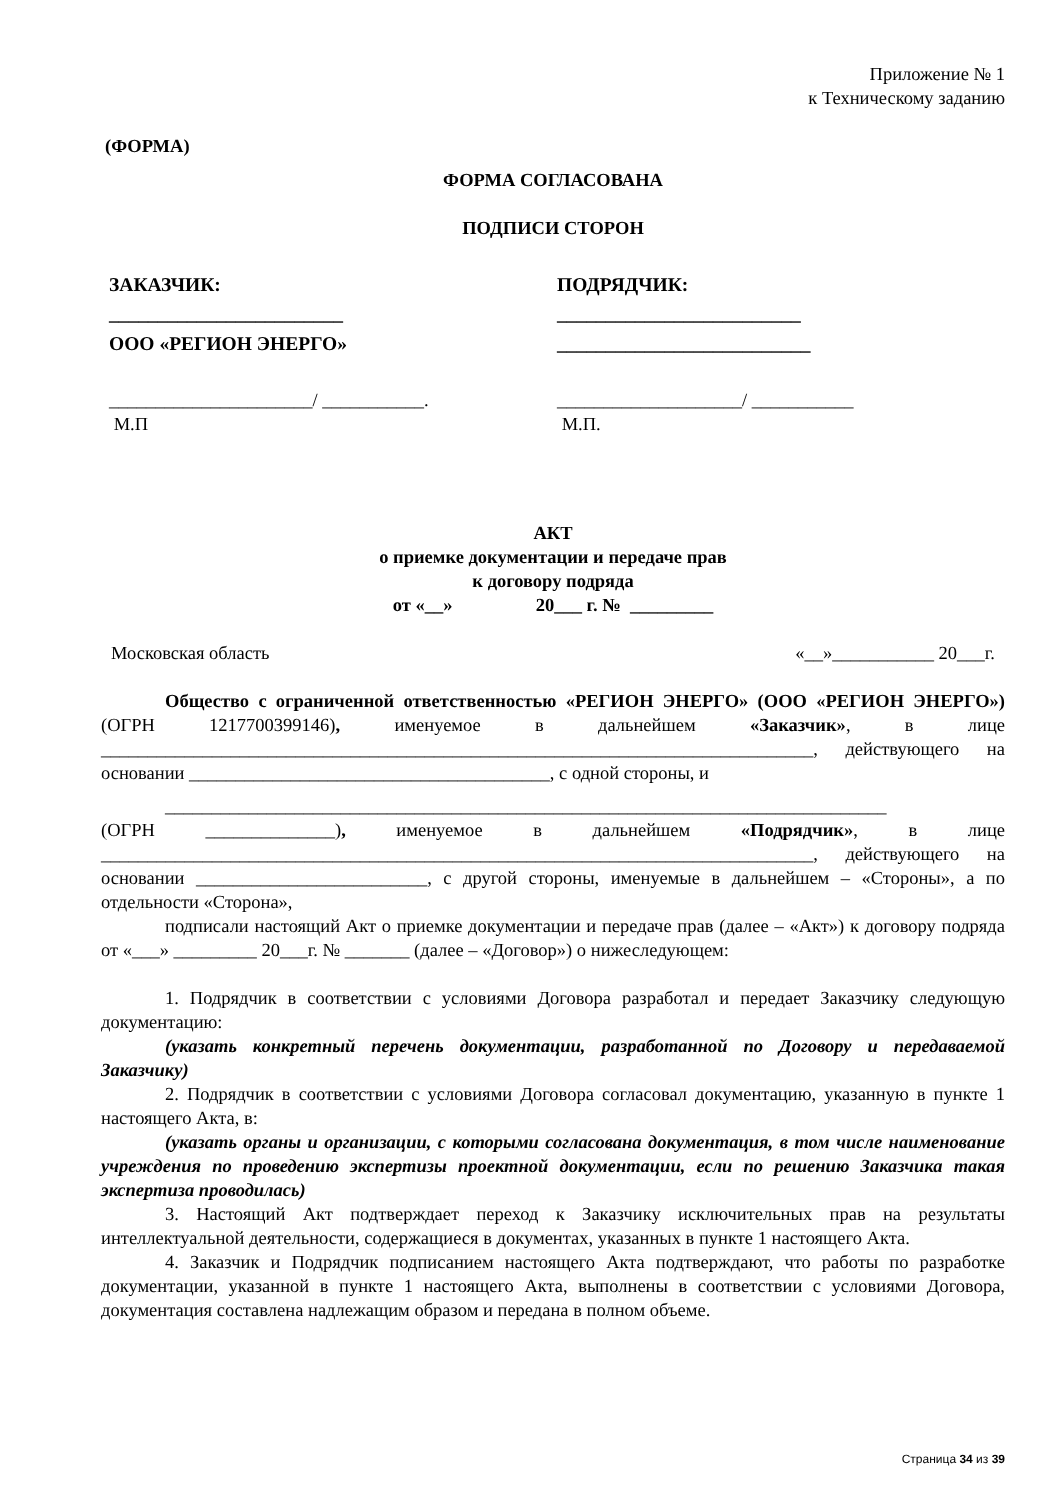Приложение № 1
к Техническому заданию
(ФОРМА)
ФОРМА СОГЛАСОВАНА
ПОДПИСИ СТОРОН
ЗАКАЗЧИК:
________________________
ООО «РЕГИОН ЭНЕРГО»
ПОДРЯДЧИК:
_________________________
__________________________
______________________/ ___________.
М.П
____________________/ ___________
М.П.
АКТ
о приемке документации и передаче прав
к договору подряда
от «__» 20___ г. № _________
Московская область «__»___________ 20___г.
Общество с ограниченной ответственностью «РЕГИОН ЭНЕРГО» (ООО «РЕГИОН ЭНЕРГО») (ОГРН 1217700399146), именуемое в дальнейшем «Заказчик», в лице _____________________________________________________________________________, действующего на основании _______________________________________, с одной стороны, и
______________________________________________________________________________
(ОГРН ______________), именуемое в дальнейшем «Подрядчик», в лице _____________________________________________________________________________, действующего на основании _________________________, с другой стороны, именуемые в дальнейшем – «Стороны», а по отдельности «Сторона»,
подписали настоящий Акт о приемке документации и передаче прав (далее – «Акт») к договору подряда от «___» _________ 20___г. № _______ (далее – «Договор») о нижеследующем:
1. Подрядчик в соответствии с условиями Договора разработал и передает Заказчику следующую документацию:
(указать конкретный перечень документации, разработанной по Договору и передаваемой Заказчику)
2. Подрядчик в соответствии с условиями Договора согласовал документацию, указанную в пункте 1 настоящего Акта, в:
(указать органы и организации, с которыми согласована документация, в том числе наименование учреждения по проведению экспертизы проектной документации, если по решению Заказчика такая экспертиза проводилась)
3. Настоящий Акт подтверждает переход к Заказчику исключительных прав на результаты интеллектуальной деятельности, содержащиеся в документах, указанных в пункте 1 настоящего Акта.
4. Заказчик и Подрядчик подписанием настоящего Акта подтверждают, что работы по разработке документации, указанной в пункте 1 настоящего Акта, выполнены в соответствии с условиями Договора, документация составлена надлежащим образом и передана в полном объеме.
Страница 34 из 39